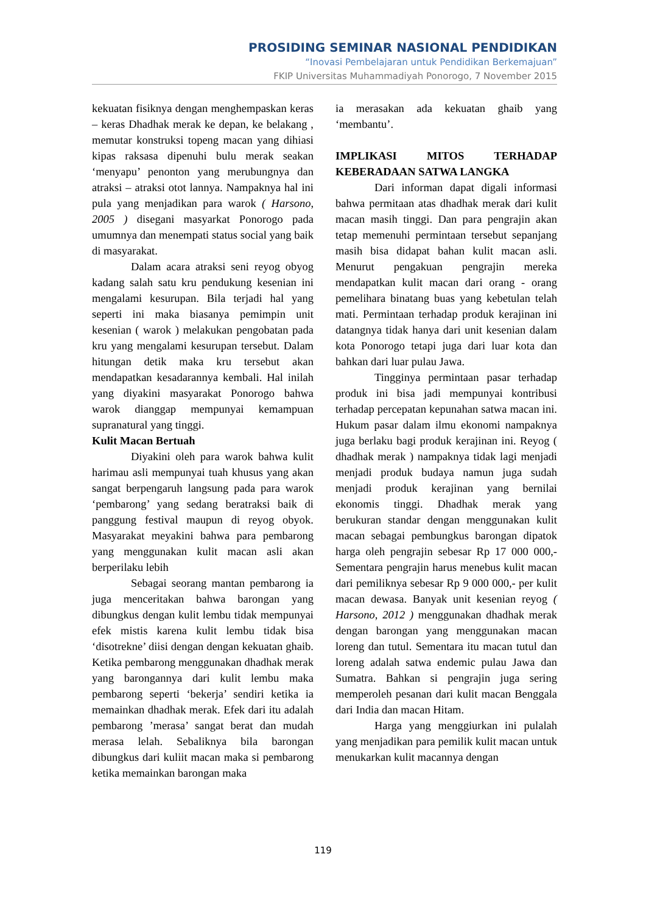PROSIDING SEMINAR NASIONAL PENDIDIKAN
“Inovasi Pembelajaran untuk Pendidikan Berkemajuan”
FKIP Universitas Muhammadiyah Ponorogo, 7 November 2015
kekuatan fisiknya dengan menghempaskan keras – keras Dhadhak merak ke depan, ke belakang , memutar konstruksi topeng macan yang dihiasi kipas raksasa dipenuhi bulu merak seakan ‘menyapu’ penonton yang merubungnya dan atraksi – atraksi otot lannya. Nampaknya hal ini pula yang menjadikan para warok ( Harsono, 2005 ) disegani masyarkat Ponorogo pada umumnya dan menempati status social yang baik di masyarakat.
Dalam acara atraksi seni reyog obyog kadang salah satu kru pendukung kesenian ini mengalami kesurupan. Bila terjadi hal yang seperti ini maka biasanya pemimpin unit kesenian ( warok ) melakukan pengobatan pada kru yang mengalami kesurupan tersebut. Dalam hitungan detik maka kru tersebut akan mendapatkan kesadarannya kembali. Hal inilah yang diyakini masyarakat Ponorogo bahwa warok dianggap mempunyai kemampuan supranatural yang tinggi.
Kulit Macan Bertuah
Diyakini oleh para warok bahwa kulit harimau asli mempunyai tuah khusus yang akan sangat berpengaruh langsung pada para warok ‘pembarong’ yang sedang beratraksi baik di panggung festival maupun di reyog obyok. Masyarakat meyakini bahwa para pembarong yang menggunakan kulit macan asli akan berperilaku lebih
Sebagai seorang mantan pembarong ia juga menceritakan bahwa barongan yang dibungkus dengan kulit lembu tidak mempunyai efek mistis karena kulit lembu tidak bisa ‘disotrekne’ diisi dengan dengan kekuatan ghaib. Ketika pembarong menggunakan dhadhak merak yang barongannya dari kulit lembu maka pembarong seperti ‘bekerja’ sendiri ketika ia memainkan dhadhak merak. Efek dari itu adalah pembarong ’merasa’ sangat berat dan mudah merasa lelah. Sebaliknya bila barongan dibungkus dari kuliit macan maka si pembarong ketika memainkan barongan maka
ia merasakan ada kekuatan ghaib yang ‘membantu’.
IMPLIKASI MITOS TERHADAP KEBERADAAN SATWA LANGKA
Dari informan dapat digali informasi bahwa permitaan atas dhadhak merak dari kulit macan masih tinggi. Dan para pengrajin akan tetap memenuhi permintaan tersebut sepanjang masih bisa didapat bahan kulit macan asli. Menurut pengakuan pengrajin mereka mendapatkan kulit macan dari orang - orang pemelihara binatang buas yang kebetulan telah mati. Permintaan terhadap produk kerajinan ini datangnya tidak hanya dari unit kesenian dalam kota Ponorogo tetapi juga dari luar kota dan bahkan dari luar pulau Jawa.
Tingginya permintaan pasar terhadap produk ini bisa jadi mempunyai kontribusi terhadap percepatan kepunahan satwa macan ini. Hukum pasar dalam ilmu ekonomi nampaknya juga berlaku bagi produk kerajinan ini. Reyog ( dhadhak merak ) nampaknya tidak lagi menjadi menjadi produk budaya namun juga sudah menjadi produk kerajinan yang bernilai ekonomis tinggi. Dhadhak merak yang berukuran standar dengan menggunakan kulit macan sebagai pembungkus barongan dipatok harga oleh pengrajin sebesar Rp 17 000 000,- Sementara pengrajin harus menebus kulit macan dari pemiliknya sebesar Rp 9 000 000,- per kulit macan dewasa. Banyak unit kesenian reyog ( Harsono, 2012 ) menggunakan dhadhak merak dengan barongan yang menggunakan macan loreng dan tutul. Sementara itu macan tutul dan loreng adalah satwa endemic pulau Jawa dan Sumatra. Bahkan si pengrajin juga sering memperoleh pesanan dari kulit macan Benggala dari India dan macan Hitam.
Harga yang menggiurkan ini pulalah yang menjadikan para pemilik kulit macan untuk menukarkan kulit macannya dengan
119